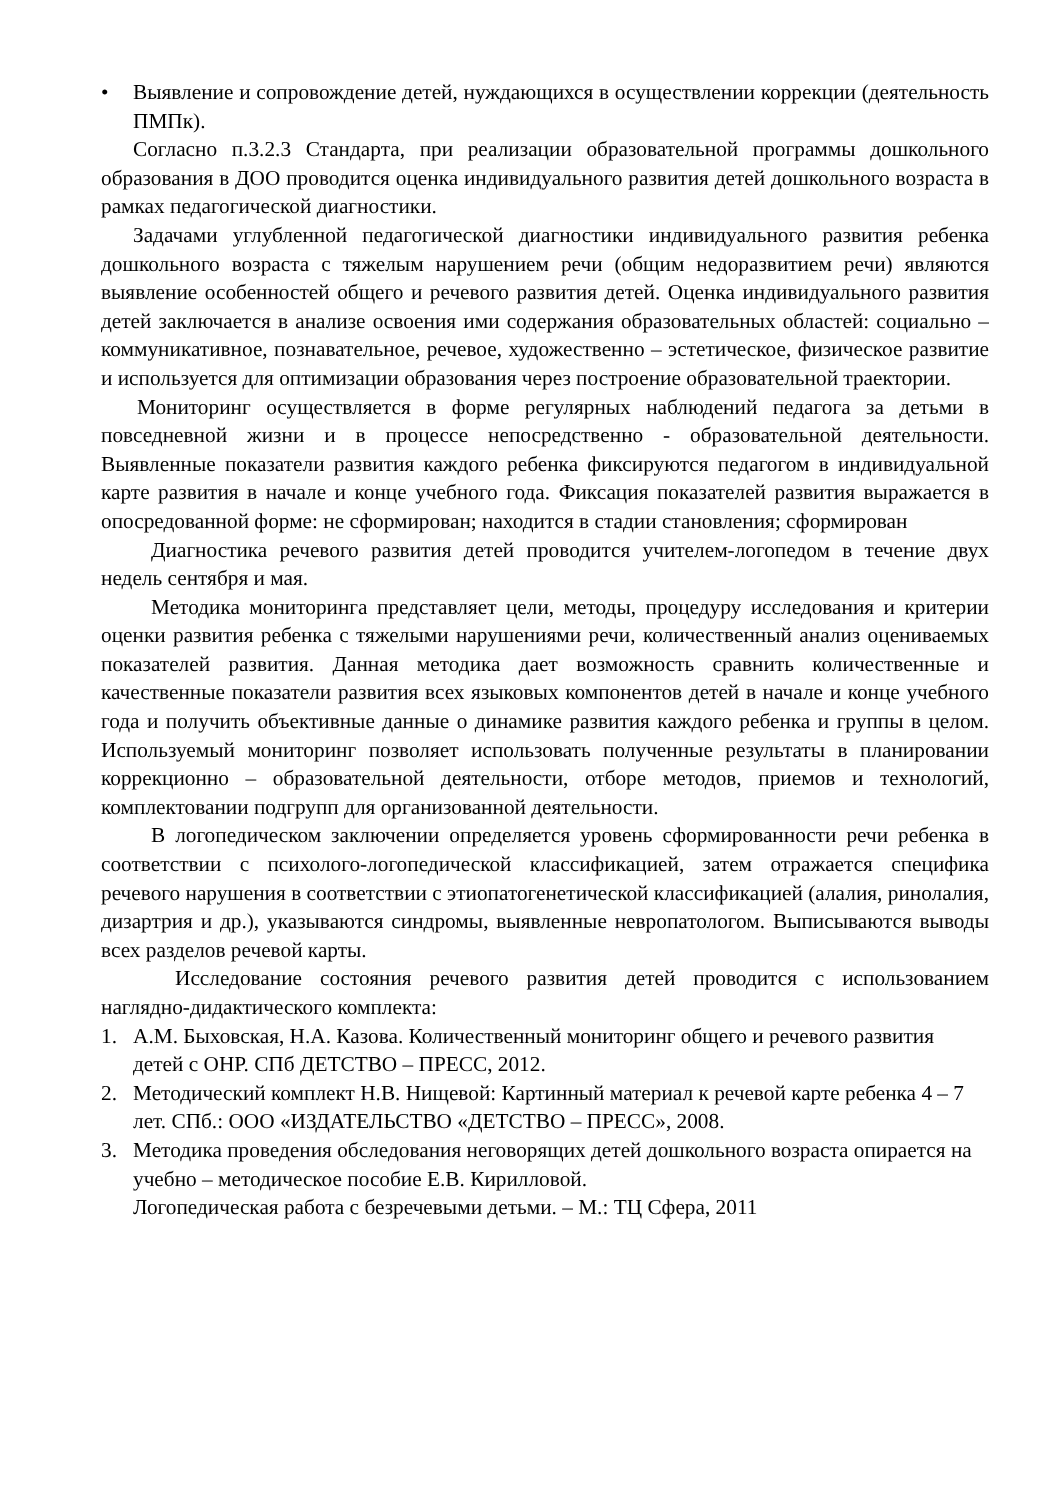• Выявление и сопровождение детей, нуждающихся в осуществлении коррекции (деятельность ПМПк).
Согласно п.3.2.3 Стандарта, при реализации образовательной программы дошкольного образования в ДОО проводится оценка индивидуального развития детей дошкольного возраста в рамках педагогической диагностики.
Задачами углубленной педагогической диагностики индивидуального развития ребенка дошкольного возраста с тяжелым нарушением речи (общим недоразвитием речи) являются выявление особенностей общего и речевого развития детей. Оценка индивидуального развития детей заключается в анализе освоения ими содержания образовательных областей: социально – коммуникативное, познавательное, речевое, художественно – эстетическое, физическое развитие и используется для оптимизации образования через построение образовательной траектории.
Мониторинг осуществляется в форме регулярных наблюдений педагога за детьми в повседневной жизни и в процессе непосредственно - образовательной деятельности. Выявленные показатели развития каждого ребенка фиксируются педагогом в индивидуальной карте развития в начале и конце учебного года. Фиксация показателей развития выражается в опосредованной форме: не сформирован; находится в стадии становления; сформирован
Диагностика речевого развития детей проводится учителем-логопедом в течение двух недель сентября и мая.
Методика мониторинга представляет цели, методы, процедуру исследования и критерии оценки развития ребенка с тяжелыми нарушениями речи, количественный анализ оцениваемых показателей развития. Данная методика дает возможность сравнить количественные и качественные показатели развития всех языковых компонентов детей в начале и конце учебного года и получить объективные данные о динамике развития каждого ребенка и группы в целом. Используемый мониторинг позволяет использовать полученные результаты в планировании коррекционно – образовательной деятельности, отборе методов, приемов и технологий, комплектовании подгрупп для организованной деятельности.
В логопедическом заключении определяется уровень сформированности речи ребенка в соответствии с психолого-логопедической классификацией, затем отражается специфика речевого нарушения в соответствии с этиопатогенетической классификацией (алалия, ринолалия, дизартрия и др.), указываются синдромы, выявленные невропатологом. Выписываются выводы всех разделов речевой карты.
Исследование состояния речевого развития детей проводится с использованием наглядно-дидактического комплекта:
1. А.М. Быховская, Н.А. Казова. Количественный мониторинг общего и речевого развития детей с ОНР. СПб ДЕТСТВО – ПРЕСС, 2012.
2. Методический комплект Н.В. Нищевой: Картинный материал к речевой карте ребенка 4 – 7 лет. СПб.: ООО «ИЗДАТЕЛЬСТВО «ДЕТСТВО – ПРЕСС», 2008.
3. Методика проведения обследования неговорящих детей дошкольного возраста опирается на учебно – методическое пособие Е.В. Кирилловой.
Логопедическая работа с безречевыми детьми. – М.: ТЦ Сфера, 2011